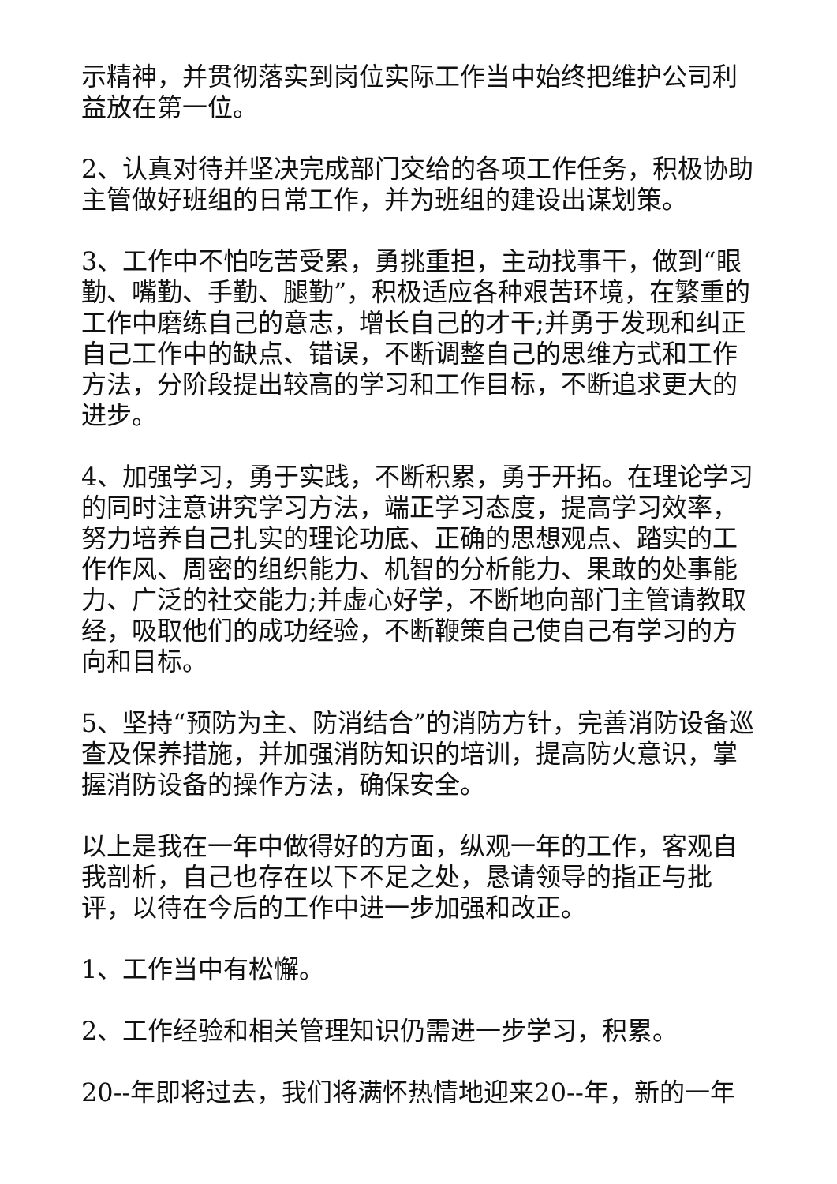示精神，并贯彻落实到岗位实际工作当中始终把维护公司利益放在第一位。
2、认真对待并坚决完成部门交给的各项工作任务，积极协助主管做好班组的日常工作，并为班组的建设出谋划策。
3、工作中不怕吃苦受累，勇挑重担，主动找事干，做到“眼勤、嘴勤、手勤、腿勤”，积极适应各种艰苦环境，在繁重的工作中磨练自己的意志，增长自己的才干;并勇于发现和纠正自己工作中的缺点、错误，不断调整自己的思维方式和工作方法，分阶段提出较高的学习和工作目标，不断追求更大的进步。
4、加强学习，勇于实践，不断积累，勇于开拓。在理论学习的同时注意讲究学习方法，端正学习态度，提高学习效率，努力培养自己扎实的理论功底、正确的思想观点、踏实的工作作风、周密的组织能力、机智的分析能力、果敢的处事能力、广泛的社交能力;并虚心好学，不断地向部门主管请教取经，吸取他们的成功经验，不断鞭策自己使自己有学习的方向和目标。
5、坚持“预防为主、防消结合”的消防方针，完善消防设备巡查及保养措施，并加强消防知识的培训，提高防火意识，掌握消防设备的操作方法，确保安全。
以上是我在一年中做得好的方面，纵观一年的工作，客观自我剖析，自己也存在以下不足之处，恳请领导的指正与批评，以待在今后的工作中进一步加强和改正。
1、工作当中有松懈。
2、工作经验和相关管理知识仍需进一步学习，积累。
20--年即将过去，我们将满怀热情地迎来20--年，新的一年